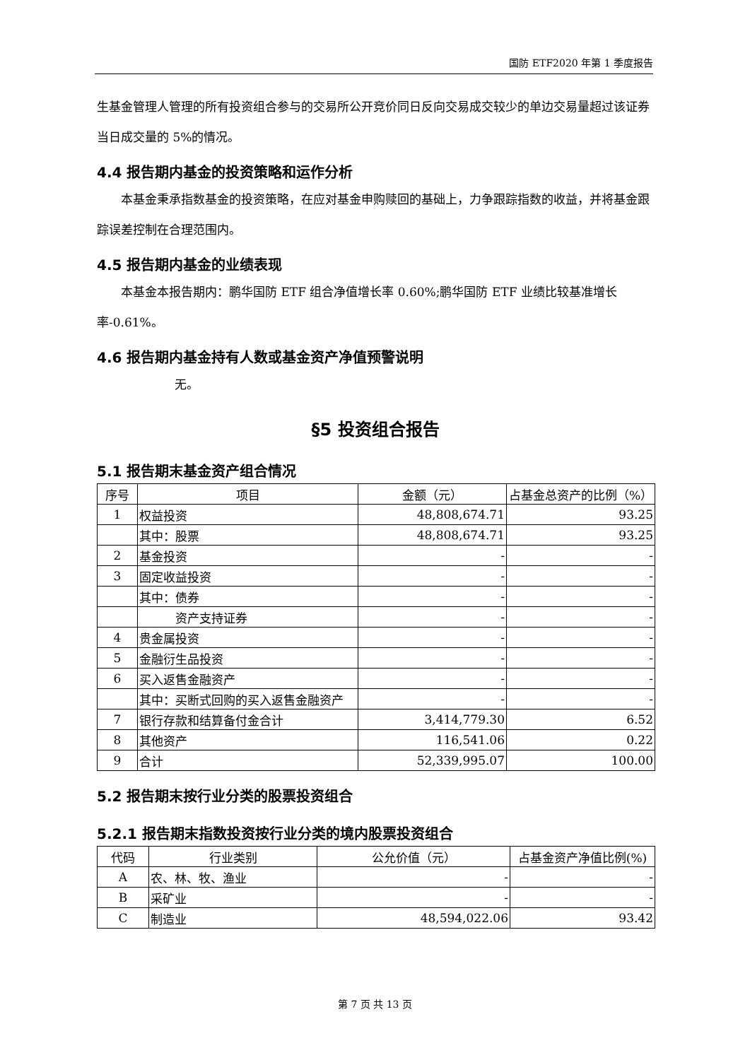国防 ETF2020 年第 1 季度报告
生基金管理人管理的所有投资组合参与的交易所公开竞价同日反向交易成交较少的单边交易量超过该证券当日成交量的 5%的情况。
4.4 报告期内基金的投资策略和运作分析
　　本基金秉承指数基金的投资策略，在应对基金申购赎回的基础上，力争跟踪指数的收益，并将基金跟踪误差控制在合理范围内。
4.5 报告期内基金的业绩表现
　　本基金本报告期内：鹏华国防 ETF 组合净值增长率 0.60%;鹏华国防 ETF 业绩比较基准增长率-0.61%。
4.6 报告期内基金持有人数或基金资产净值预警说明
无。
§5 投资组合报告
5.1 报告期末基金资产组合情况
| 序号 | 项目 | 金额（元） | 占基金总资产的比例（%） |
| --- | --- | --- | --- |
| 1 | 权益投资 | 48,808,674.71 | 93.25 |
| | 其中：股票 | 48,808,674.71 | 93.25 |
| 2 | 基金投资 | - | - |
| 3 | 固定收益投资 | - | - |
| | 其中：债券 | - | - |
| | 资产支持证券 | - | - |
| 4 | 贵金属投资 | - | - |
| 5 | 金融衍生品投资 | - | - |
| 6 | 买入返售金融资产 | - | - |
| | 其中：买断式回购的买入返售金融资产 | - | - |
| 7 | 银行存款和结算备付金合计 | 3,414,779.30 | 6.52 |
| 8 | 其他资产 | 116,541.06 | 0.22 |
| 9 | 合计 | 52,339,995.07 | 100.00 |
5.2 报告期末按行业分类的股票投资组合
5.2.1 报告期末指数投资按行业分类的境内股票投资组合
| 代码 | 行业类别 | 公允价值（元） | 占基金资产净值比例(%) |
| --- | --- | --- | --- |
| A | 农、林、牧、渔业 | - | - |
| B | 采矿业 | - | - |
| C | 制造业 | 48,594,022.06 | 93.42 |
第 7 页 共 13 页